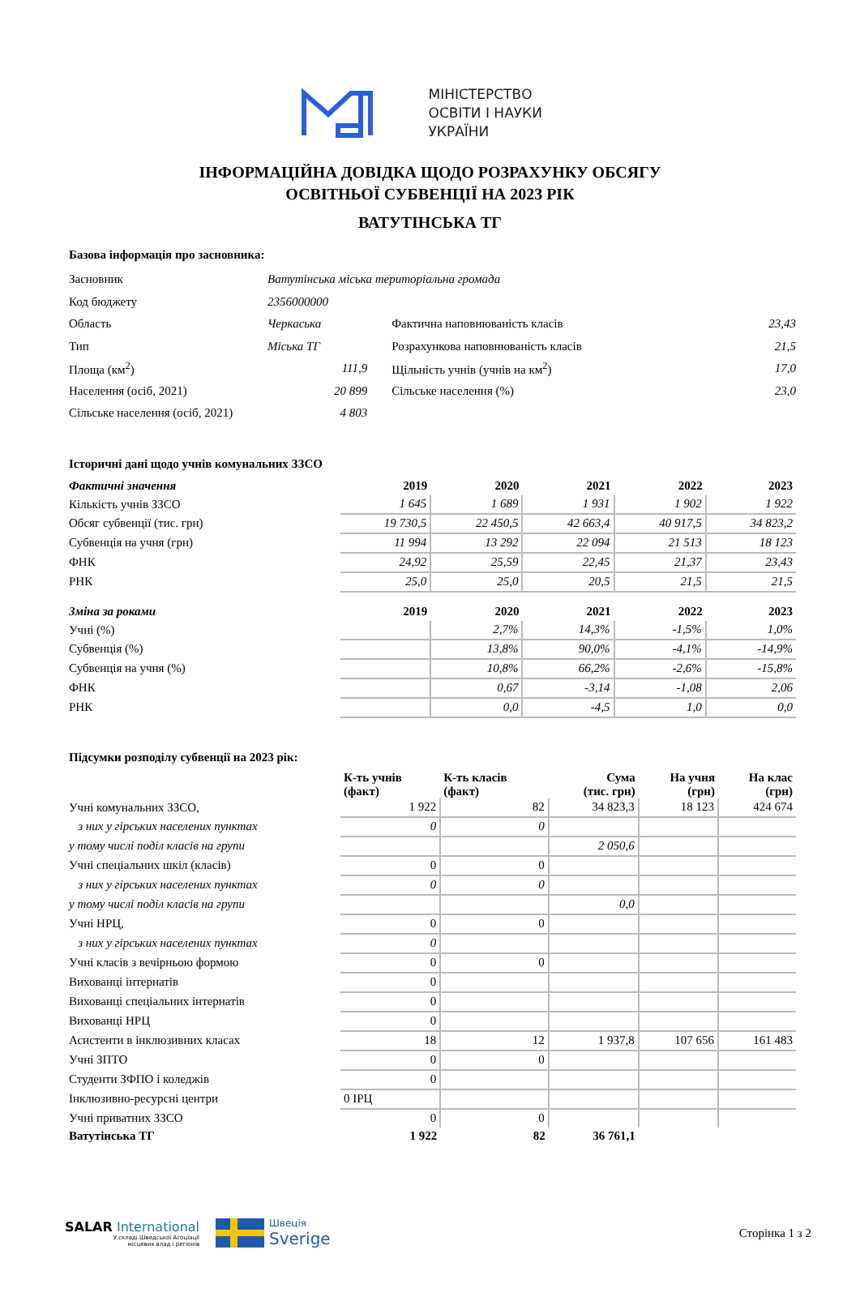МІНІСТЕРСТВО
ОСВІТИ І НАУКИ
УКРАЇНИ
ІНФОРМАЦІЙНА ДОВІДКА ЩОДО РОЗРАХУНКУ ОБСЯГУ
ОСВІТНЬОЇ СУБВЕНЦІЇ НА 2023 РІК
ВАТУТІНСЬКА ТГ
Базова інформація про засновника:
| Засновник | Ватутінська міська територіальна громада | | | |
| Код бюджету | 2356000000 | | | |
| Область | Черкаська | | Фактична наповнюваність класів | 23,43 |
| Тип | Міська ТГ | | Розрахункова наповнюваність класів | 21,5 |
| Площа (км<sup>2</sup>) | 111,9 | | Щільність учнів (учнів на км<sup>2</sup>) | 17,0 |
| Населення (осіб, 2021) | 20 899 | | Сільське населення (%) | 23,0 |
| Сільське населення (осіб, 2021) | 4 803 | | | |
Історичні дані щодо учнів комунальних ЗЗСО
| Фактичні значення | 2019 | 2020 | 2021 | 2022 | 2023 |
| --- | --- | --- | --- | --- | --- |
| Кількість учнів ЗЗСО | 1 645 | 1 689 | 1 931 | 1 902 | 1 922 |
| Обсяг субвенції (тис. грн) | 19 730,5 | 22 450,5 | 42 663,4 | 40 917,5 | 34 823,2 |
| Субвенція на учня (грн) | 11 994 | 13 292 | 22 094 | 21 513 | 18 123 |
| ФНК | 24,92 | 25,59 | 22,45 | 21,37 | 23,43 |
| РНК | 25,0 | 25,0 | 20,5 | 21,5 | 21,5 |
| Зміна за роками | 2019 | 2020 | 2021 | 2022 | 2023 |
| Учні (%) | | 2,7% | 14,3% | -1,5% | 1,0% |
| Субвенція (%) | | 13,8% | 90,0% | -4,1% | -14,9% |
| Субвенція на учня (%) | | 10,8% | 66,2% | -2,6% | -15,8% |
| ФНК | | 0,67 | -3,14 | -1,08 | 2,06 |
| РНК | | 0,0 | -4,5 | 1,0 | 0,0 |
Підсумки розподілу субвенції на 2023 рік:
| | К-ть учнів (факт) | К-ть класів (факт) | Сума (тис. грн) | На учня (грн) | На клас (грн) |
| --- | --- | --- | --- | --- | --- |
| Учні комунальних ЗЗСО, | 1 922 | 82 | 34 823,3 | 18 123 | 424 674 |
| з них у гірських населених пунктах | 0 | 0 | | | |
| у тому числі поділ класів на групи | | | 2 050,6 | | |
| Учні спеціальних шкіл (класів) | 0 | 0 | | | |
| з них у гірських населених пунктах | 0 | 0 | | | |
| у тому числі поділ класів на групи | | | 0,0 | | |
| Учні НРЦ, | 0 | 0 | | | |
| з них у гірських населених пунктах | 0 | | | | |
| Учні класів з вечірньою формою | 0 | 0 | | | |
| Вихованці інтернатів | 0 | | | | |
| Вихованці спеціальних інтернатів | 0 | | | | |
| Вихованці НРЦ | 0 | | | | |
| Асистенти в інклюзивних класах | 18 | 12 | 1 937,8 | 107 656 | 161 483 |
| Учні ЗПТО | 0 | 0 | | | |
| Студенти ЗФПО і коледжів | 0 | | | | |
| Інклюзивно-ресурсні центри | 0 ІРЦ | | | | |
| Учні приватних ЗЗСО | 0 | 0 | | | |
| Ватутінська ТГ | 1 922 | 82 | 36 761,1 | | |
SALAR International
У складі Шведської Асоціації
місцевих влад і регіонів
Швеція
Sverige
Сторінка 1 з 2